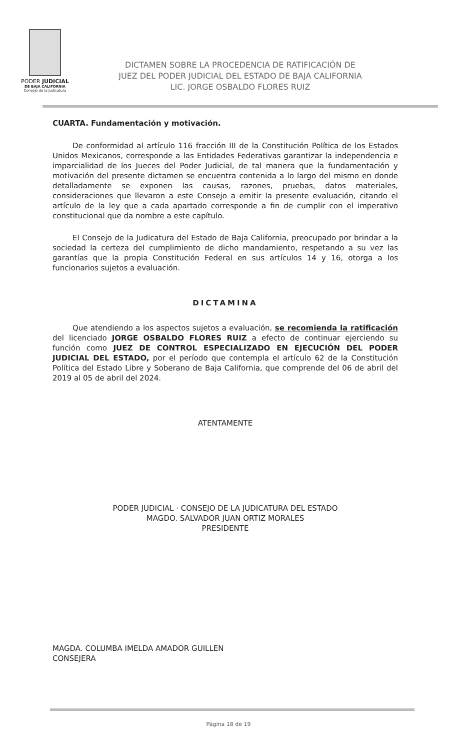PODER JUDICIAL
DE BAJA CALIFORNIA
Consejo de la Judicatura
DICTAMEN SOBRE LA PROCEDENCIA DE RATIFICACIÓN DE
JUEZ DEL PODER JUDICIAL DEL ESTADO DE BAJA CALIFORNIA
LIC. JORGE OSBALDO FLORES RUIZ
CUARTA. Fundamentación y motivación.
De conformidad al artículo 116 fracción III de la Constitución Política de los Estados Unidos Mexicanos, corresponde a las Entidades Federativas garantizar la independencia e imparcialidad de los Jueces del Poder Judicial, de tal manera que la fundamentación y motivación del presente dictamen se encuentra contenida a lo largo del mismo en donde detalladamente se exponen las causas, razones, pruebas, datos materiales, consideraciones que llevaron a este Consejo a emitir la presente evaluación, citando el artículo de la ley que a cada apartado corresponde a fin de cumplir con el imperativo constitucional que da nombre a este capítulo.
El Consejo de la Judicatura del Estado de Baja California, preocupado por brindar a la sociedad la certeza del cumplimiento de dicho mandamiento, respetando a su vez las garantías que la propia Constitución Federal en sus artículos 14 y 16, otorga a los funcionarios sujetos a evaluación.
DICTAMINA
Que atendiendo a los aspectos sujetos a evaluación, se recomienda la ratificación del licenciado JORGE OSBALDO FLORES RUIZ a efecto de continuar ejerciendo su función como JUEZ DE CONTROL ESPECIALIZADO EN EJECUCIÓN DEL PODER JUDICIAL DEL ESTADO, por el período que contempla el artículo 62 de la Constitución Política del Estado Libre y Soberano de Baja California, que comprende del 06 de abril del 2019 al 05 de abril del 2024.
ATENTAMENTE
PODER JUDICIAL · CONSEJO DE LA JUDICATURA DEL ESTADO
MAGDO. SALVADOR JUAN ORTIZ MORALES
PRESIDENTE
MAGDA. COLUMBA IMELDA AMADOR GUILLEN
CONSEJERA
Página 18 de 19